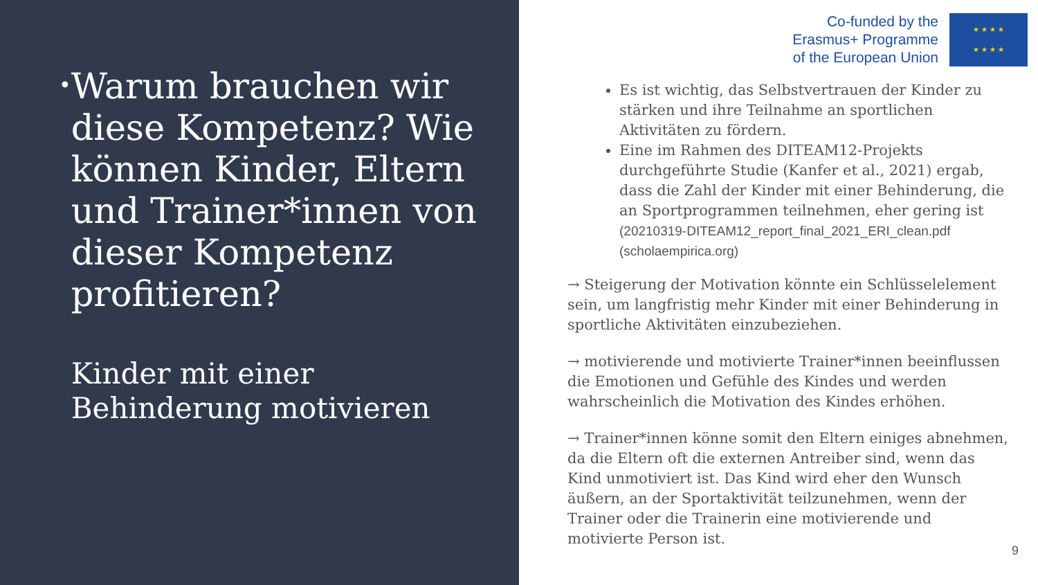•
Warum brauchen wir diese Kompetenz? Wie können Kinder, Eltern und Trainer*innen von dieser Kompetenz profitieren?
Kinder mit einer Behinderung motivieren
Co-funded by the
Erasmus+ Programme
of the European Union
★ ★ ★ ★
★ ★ ★ ★
Es ist wichtig, das Selbstvertrauen der Kinder zu stärken und ihre Teilnahme an sportlichen Aktivitäten zu fördern.
Eine im Rahmen des DITEAM12-Projekts durchgeführte Studie (Kanfer et al., 2021) ergab, dass die Zahl der Kinder mit einer Behinderung, die an Sportprogrammen teilnehmen, eher gering ist (20210319-DITEAM12_report_final_2021_ERI_clean.pdf (scholaempirica.org)
→ Steigerung der Motivation könnte ein Schlüsselelement sein, um langfristig mehr Kinder mit einer Behinderung in sportliche Aktivitäten einzubeziehen.
→ motivierende und motivierte Trainer*innen beeinflussen die Emotionen und Gefühle des Kindes und werden wahrscheinlich die Motivation des Kindes erhöhen.
→ Trainer*innen könne somit den Eltern einiges abnehmen, da die Eltern oft die externen Antreiber sind, wenn das Kind unmotiviert ist. Das Kind wird eher den Wunsch äußern, an der Sportaktivität teilzunehmen, wenn der Trainer oder die Trainerin eine motivierende und motivierte Person ist.
9